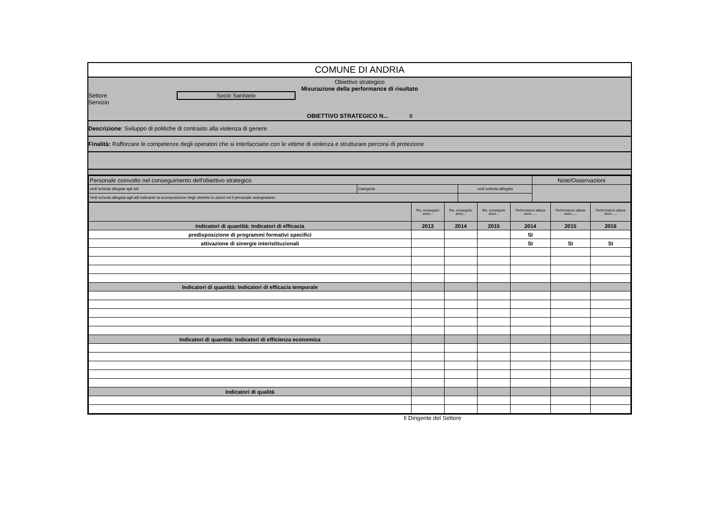COMUNE DI ANDRIA
Obiettivo strategico
Misurazione della performance di risultato
Settore Socio Sanitario
Servizio
OBIETTIVO STRATEGICO N... 8
Descrizione: Sviluppo di politiche di contrasto alla violenza di genere
Finalità: Rafforzare le competenze degli operatori che si interfacciano con le vittime di violenza e strutturare percorsi di protezione
| Personale coinvolto nel conseguimento dell'obiettivo strategico | | | Note/Osservazioni |
| vedi scheda allegata agli atti | Categoria | vedi scheda allegata | |
| Vedi scheda allegata agli atti indicante la scomposizione degli obiettivi in azioni ed il personale assegnatario | | | |
| | Ris. conseguito anno... | Ris. conseguito anno... | Ris. conseguito anno... | Performance attesa anno .... | Performance attesa anno..... | Performance attesa anno .... |
| Indicatori di quantità: Indicatori di efficacia | 2013 | 2014 | 2015 | 2014 | 2015 | 2016 |
| predisposizione di programmi formativi specifici | | | | SI | | |
| attivazione di sinergie interistituzionali | | | | SI | SI | SI |
| Indicatori di quantità: Indicatori di efficacia temporale | | | | | | |
| Indicatori di quantità: Indicatori di efficienza economica | | | | | | |
| Indicatori di qualità | | | | | | |
Il Dirigente del Settore